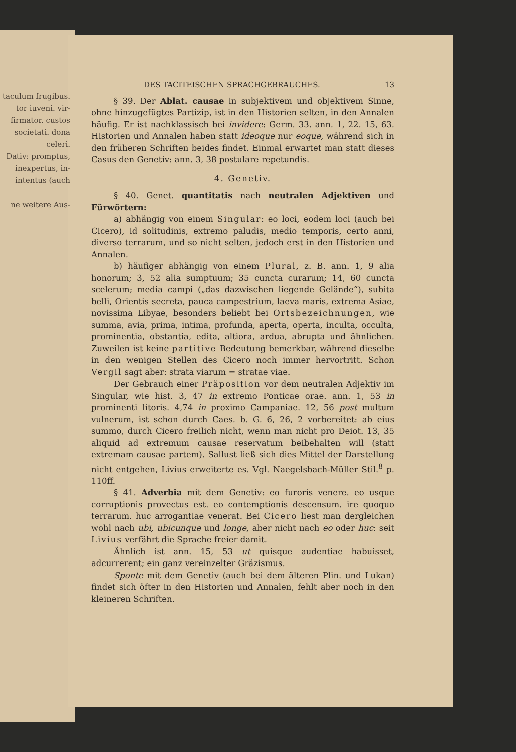taculum frugibus.
tor iuveni. vir-
firmator. custos
societati. dona
celeri.
Dativ: promptus,
inexpertus, in-
intentus (auch
ne weitere Aus-
DES TACITEISCHEN SPRACHGEBRAUCHES. 13
§ 39. Der Ablat. causae in subjektivem und objektivem Sinne, ohne hinzugefügtes Partizip, ist in den Historien selten, in den Annalen häufig. Er ist nachklassisch bei invidere: Germ. 33. ann. 1, 22. 15, 63. Historien und Annalen haben statt ideoque nur eoque, während sich in den früheren Schriften beides findet. Einmal erwartet man statt dieses Casus den Genetiv: ann. 3, 38 postulare repetundis.
4. Genetiv.
§ 40. Genet. quantitatis nach neutralen Adjektiven und Fürwörtern:
a) abhängig von einem Singular: eo loci, eodem loci (auch bei Cicero), id solitudinis, extremo paludis, medio temporis, certo anni, diverso terrarum, und so nicht selten, jedoch erst in den Historien und Annalen.
b) häufiger abhängig von einem Plural, z. B. ann. 1, 9 alia honorum; 3, 52 alia sumptuum; 35 cuncta curarum; 14, 60 cuncta scelerum; media campi („das dazwischen liegende Gelände“), subita belli, Orientis secreta, pauca campestrium, laeva maris, extrema Asiae, novissima Libyae, besonders beliebt bei Ortsbezeichnungen, wie summa, avia, prima, intima, profunda, aperta, operta, inculta, occulta, prominentia, obstantia, edita, altiora, ardua, abrupta und ähnlichen. Zuweilen ist keine partitive Bedeutung bemerkbar, während dieselbe in den wenigen Stellen des Cicero noch immer hervortritt. Schon Vergil sagt aber: strata viarum = stratae viae.
Der Gebrauch einer Präposition vor dem neutralen Adjektiv im Singular, wie hist. 3, 47 in extremo Ponticae orae. ann. 1, 53 in prominenti litoris. 4,74 in proximo Campaniae. 12, 56 post multum vulnerum, ist schon durch Caes. b. G. 6, 26, 2 vorbereitet: ab eius summo, durch Cicero freilich nicht, wenn man nicht pro Deiot. 13, 35 aliquid ad extremum causae reservatum beibehalten will (statt extremam causae partem). Sallust ließ sich dies Mittel der Darstellung nicht entgehen, Livius erweiterte es. Vgl. Naegelsbach-Müller Stil.<sup>8</sup> p. 110ff.
§ 41. Adverbia mit dem Genetiv: eo furoris venere. eo usque corruptionis provectus est. eo contemptionis descensum. ire quoquo terrarum. huc arrogantiae venerat. Bei Cicero liest man dergleichen wohl nach ubi, ubicunque und longe, aber nicht nach eo oder huc: seit Livius verfährt die Sprache freier damit.
Ähnlich ist ann. 15, 53 ut quisque audentiae habuisset, adcurrerent; ein ganz vereinzelter Gräzismus.
Sponte mit dem Genetiv (auch bei dem älteren Plin. und Lukan) findet sich öfter in den Historien und Annalen, fehlt aber noch in den kleineren Schriften.